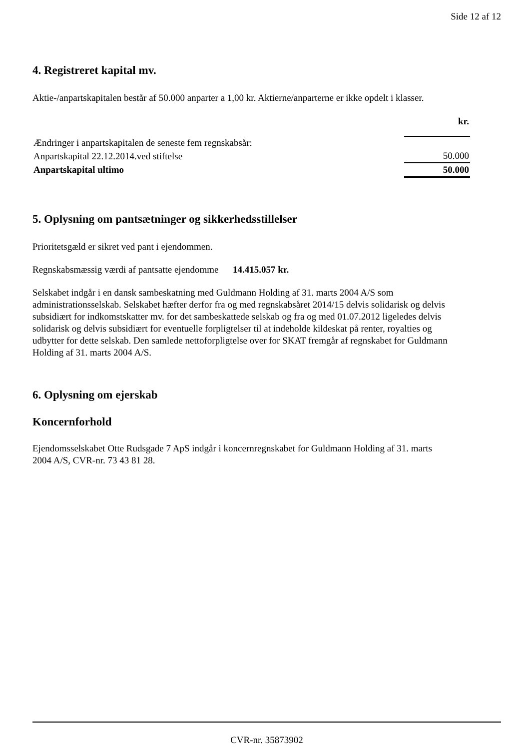Side 12 af 12
4. Registreret kapital mv.
Aktie-/anpartskapitalen består af 50.000 anparter a 1,00 kr. Aktierne/anparterne er ikke opdelt i klasser.
| | kr. |
| Ændringer i anpartskapitalen de seneste fem regnskabsår: | |
| Anpartskapital 22.12.2014.ved stiftelse | 50.000 |
| Anpartskapital ultimo | 50.000 |
5. Oplysning om pantsætninger og sikkerhedsstillelser
Prioritetsgæld er sikret ved pant i ejendommen.
Regnskabsmæssig værdi af pantsatte ejendomme 14.415.057 kr.
Selskabet indgår i en dansk sambeskatning med Guldmann Holding af 31. marts 2004 A/S som administrationsselskab. Selskabet hæfter derfor fra og med regnskabsåret 2014/15 delvis solidarisk og delvis subsidiært for indkomstskatter mv. for det sambeskattede selskab og fra og med 01.07.2012 ligeledes delvis solidarisk og delvis subsidiært for eventuelle forpligtelser til at indeholde kildeskat på renter, royalties og udbytter for dette selskab. Den samlede nettoforpligtelse over for SKAT fremgår af regnskabet for Guldmann Holding af 31. marts 2004 A/S.
6. Oplysning om ejerskab
Koncernforhold
Ejendomsselskabet Otte Rudsgade 7 ApS indgår i koncernregnskabet for Guldmann Holding af 31. marts 2004 A/S, CVR-nr. 73 43 81 28.
CVR-nr. 35873902